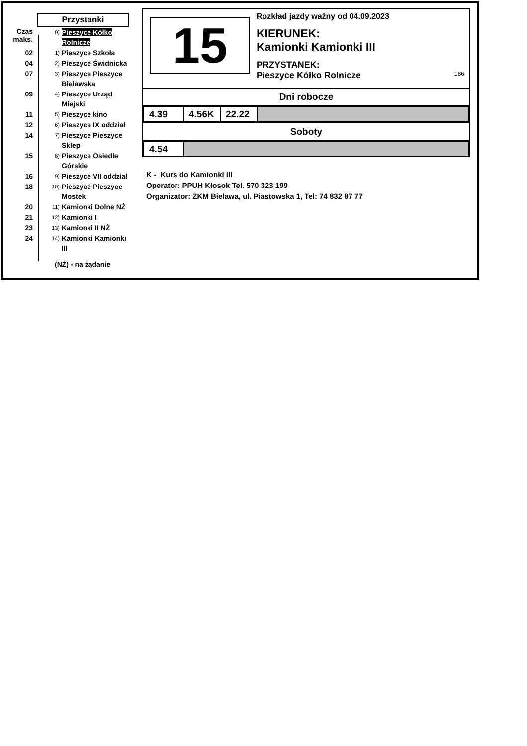Przystanki
Czas maks.
0)
Pieszyce Kółko Rolnicze
02
1)
Pieszyce Szkoła
04
2)
Pieszyce Świdnicka
07
3)
Pieszyce Pieszyce Bielawska
09
4)
Pieszyce Urząd Miejski
11
5)
Pieszyce kino
12
6)
Pieszyce IX oddział
14
7)
Pieszyce Pieszyce Sklep
15
8)
Pieszyce Osiedle Górskie
16
9)
Pieszyce VII oddział
18
10)
Pieszyce Pieszyce Mostek
20
11)
Kamionki Dolne NŻ
21
12)
Kamionki I
23
13)
Kamionki II NŻ
24
14)
Kamionki Kamionki III
(NŻ) - na żądanie
15
Rozkład jazdy ważny od 04.09.2023
KIERUNEK:
Kamionki Kamionki III
PRZYSTANEK:
Pieszyce Kółko Rolnicze 186
Dni robocze
| 4.39 | 4.56K | 22.22 | |
Soboty
| 4.54 | |
K - Kurs do Kamionki III
Operator: PPUH Kłosok Tel. 570 323 199
Organizator: ZKM Bielawa, ul. Piastowska 1, Tel: 74 832 87 77